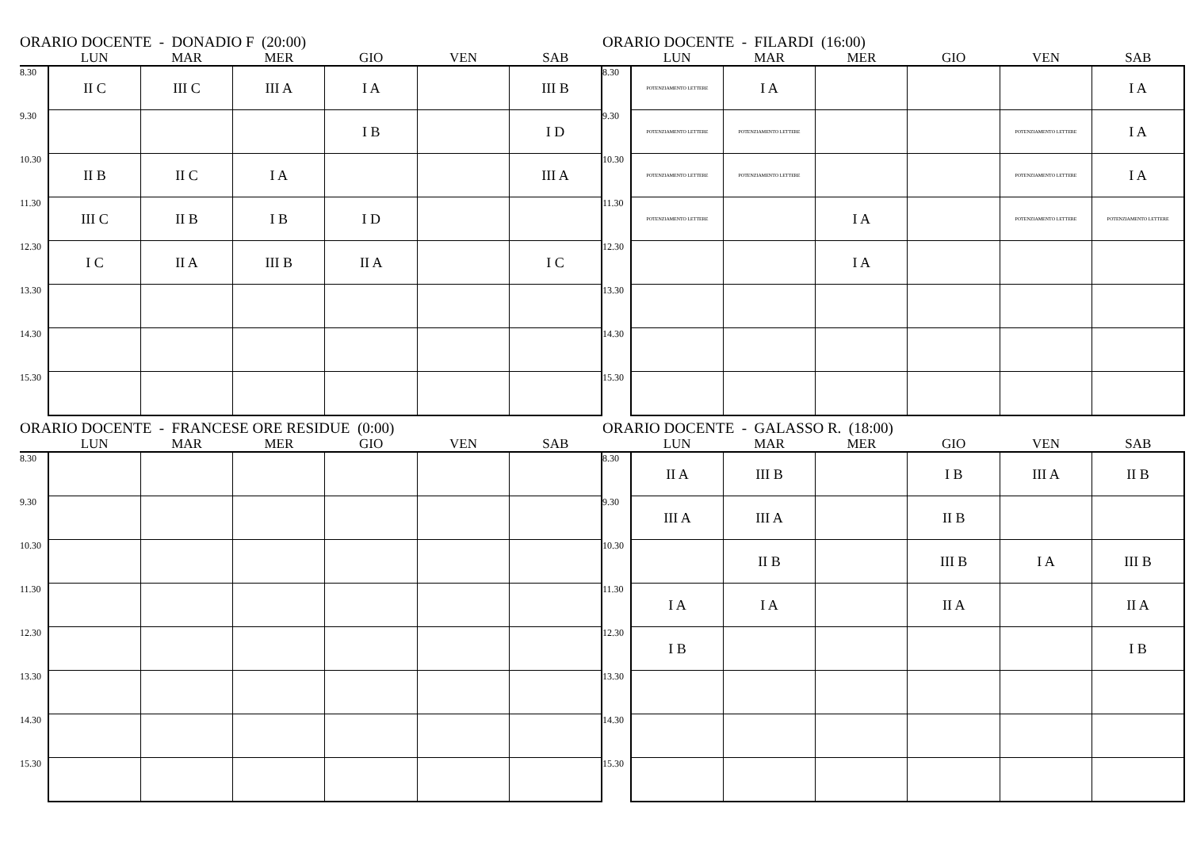ORARIO DOCENTE - DONADIO F (20:00)
| | LUN | MAR | MER | GIO | VEN | SAB |
| --- | --- | --- | --- | --- | --- | --- |
| 8.30 | II C | III C | III A | I A | | III B |
| 9.30 | | | | I B | | I D |
| 10.30 | II B | II C | I A | | | III A |
| 11.30 | III C | II B | I B | I D | | |
| 12.30 | I C | II A | III B | II A | | I C |
| 13.30 | | | | | | |
| 14.30 | | | | | | |
| 15.30 | | | | | | |
ORARIO DOCENTE - FILARDI (16:00)
| | LUN | MAR | MER | GIO | VEN | SAB |
| --- | --- | --- | --- | --- | --- | --- |
| 8.30 | POTENZIAMENTO LETTERE | I A | | | | I A |
| 9.30 | POTENZIAMENTO LETTERE | POTENZIAMENTO LETTERE | | | POTENZIAMENTO LETTERE | I A |
| 10.30 | POTENZIAMENTO LETTERE | POTENZIAMENTO LETTERE | | | POTENZIAMENTO LETTERE | I A |
| 11.30 | POTENZIAMENTO LETTERE | | I A | | POTENZIAMENTO LETTERE | POTENZIAMENTO LETTERE |
| 12.30 | | | I A | | | |
| 13.30 | | | | | | |
| 14.30 | | | | | | |
| 15.30 | | | | | | |
ORARIO DOCENTE - FRANCESE ORE RESIDUE (0:00)
| | LUN | MAR | MER | GIO | VEN | SAB |
| --- | --- | --- | --- | --- | --- | --- |
| 8.30 | | | | | | |
| 9.30 | | | | | | |
| 10.30 | | | | | | |
| 11.30 | | | | | | |
| 12.30 | | | | | | |
| 13.30 | | | | | | |
| 14.30 | | | | | | |
| 15.30 | | | | | | |
ORARIO DOCENTE - GALASSO R. (18:00)
| | LUN | MAR | MER | GIO | VEN | SAB |
| --- | --- | --- | --- | --- | --- | --- |
| 8.30 | II A | III B | | I B | III A | II B |
| 9.30 | III A | III A | | II B | | |
| 10.30 | | II B | | III B | I A | III B |
| 11.30 | I A | I A | | II A | | II A |
| 12.30 | I B | | | | | I B |
| 13.30 | | | | | | |
| 14.30 | | | | | | |
| 15.30 | | | | | | |